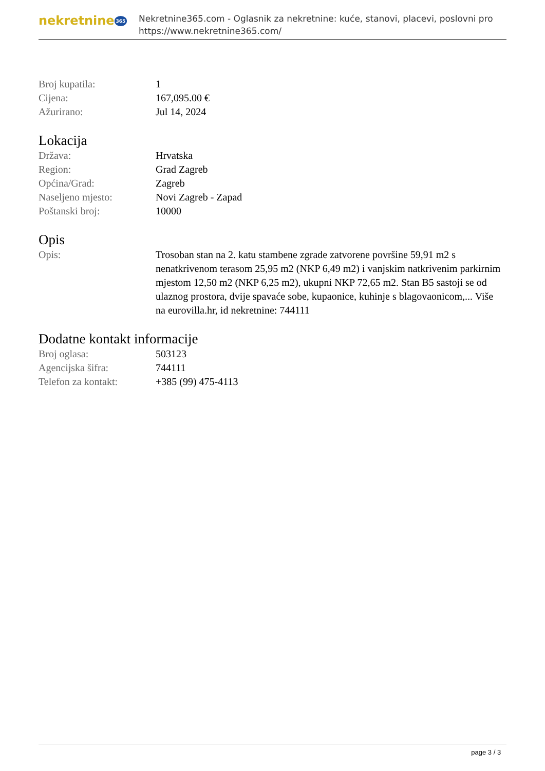nekretnine 365
Nekretnine365.com - Oglasnik za nekretnine: kuće, stanovi, placevi, poslovni pro
https://www.nekretnine365.com/
| Broj kupatila: | 1 |
| Cijena: | 167,095.00 € |
| Ažurirano: | Jul 14, 2024 |
Lokacija
| Država: | Hrvatska |
| Region: | Grad Zagreb |
| Općina/Grad: | Zagreb |
| Naseljeno mjesto: | Novi Zagreb - Zapad |
| Poštanski broj: | 10000 |
Opis
| Opis: | Trosoban stan na 2. katu stambene zgrade zatvorene površine 59,91 m2 s nenatkrivenom terasom 25,95 m2 (NKP 6,49 m2) i vanjskim natkrivenim parkirnim mjestom 12,50 m2 (NKP 6,25 m2), ukupni NKP 72,65 m2. Stan B5 sastoji se od ulaznog prostora, dvije spavaće sobe, kupaonice, kuhinje s blagovaonicom,... Više na eurovilla.hr, id nekretnine: 744111 |
Dodatne kontakt informacije
| Broj oglasa: | 503123 |
| Agencijska šifra: | 744111 |
| Telefon za kontakt: | +385 (99) 475-4113 |
page 3 / 3